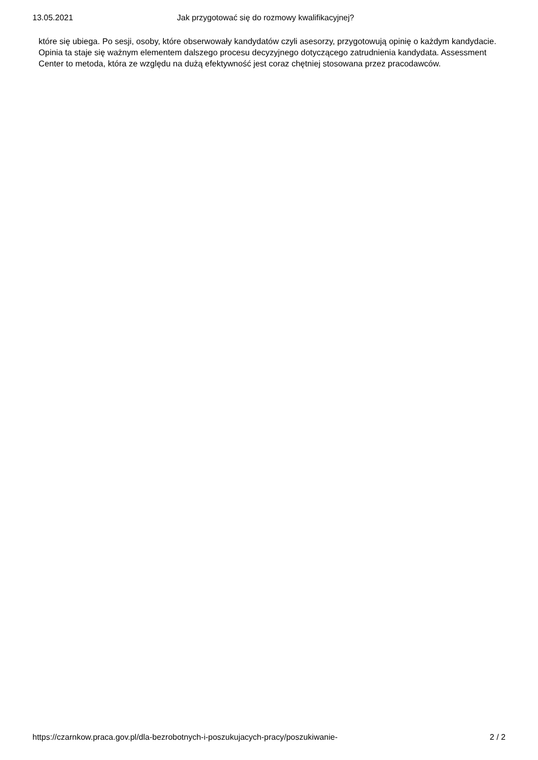13.05.2021 Jak przygotować się do rozmowy kwalifikacyjnej?
które się ubiega. Po sesji, osoby, które obserwowały kandydatów czyli asesorzy, przygotowują opinię o każdym kandydacie. Opinia ta staje się ważnym elementem dalszego procesu decyzyjnego dotyczącego zatrudnienia kandydata. Assessment Center to metoda, która ze względu na dużą efektywność jest coraz chętniej stosowana przez pracodawców.
https://czarnkow.praca.gov.pl/dla-bezrobotnych-i-poszukujacych-pracy/poszukiwanie- 2 / 2